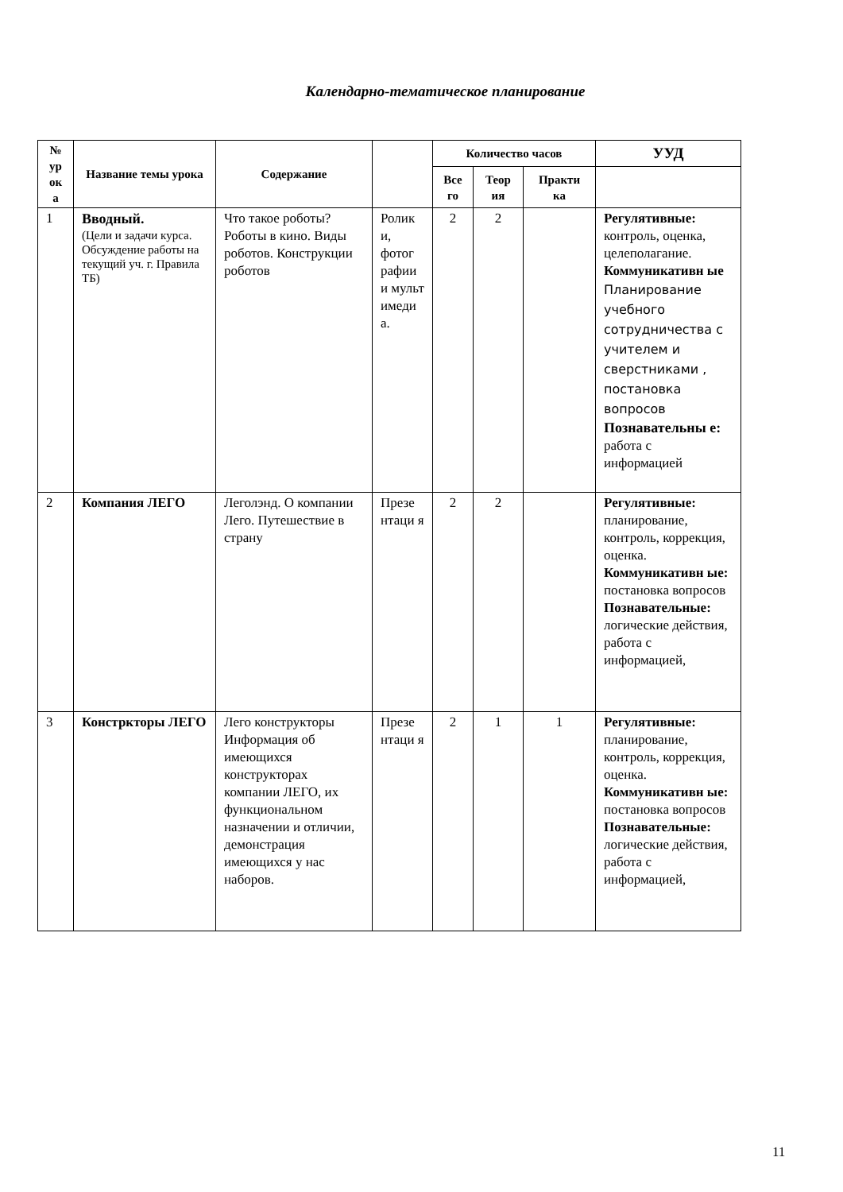Календарно-тематическое планирование
| № ур ок а | Название темы урока | Содержание | | Количество часов | | | УУД |
| --- | --- | --- | --- | --- | --- | --- | --- |
| | | | | Все го | Теор ия | Практи ка | |
| 1 | Вводный. (Цели и задачи курса. Обсуждение работы на текущий уч. г. Правила ТБ) | Что такое роботы? Роботы в кино. Виды роботов. Конструкции роботов | Ролик и, фотог рафии и мульт имеди а. | 2 | 2 | | Регулятивные: контроль, оценка, целеполагание. Коммуникативн ые Планирование учебного сотрудничества с учителем и сверстниками , постановка вопросов Познавательны е: работа с информацией |
| 2 | Компания ЛЕГО | Леголэнд. О компании Лего. Путешествие в страну | Презе нтаци я | 2 | 2 | | Регулятивные: планирование, контроль, коррекция, оценка. Коммуникативн ые: постановка вопросов Познавательные: логические действия, работа с информацией, |
| 3 | Констркторы ЛЕГО | Лего конструкторы Информация об имеющихся конструкторах компании ЛЕГО, их функциональном назначении и отличии, демонстрация имеющихся у нас наборов. | Презе нтаци я | 2 | 1 | 1 | Регулятивные: планирование, контроль, коррекция, оценка. Коммуникативн ые: постановка вопросов Познавательные: логические действия, работа с информацией, |
11